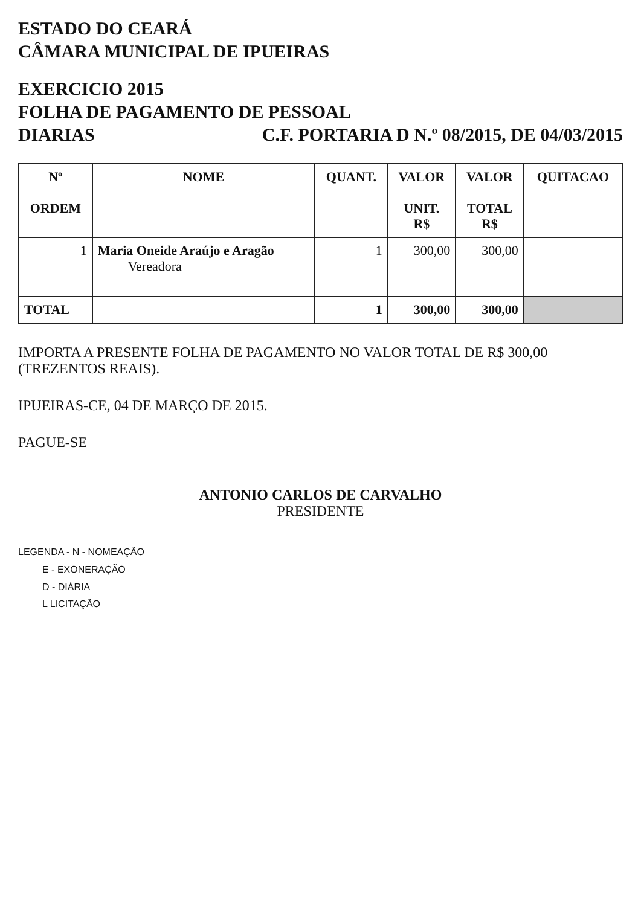ESTADO DO CEARÁ
CÂMARA MUNICIPAL DE IPUEIRAS
EXERCICIO 2015
FOLHA DE PAGAMENTO DE PESSOAL
DIARIAS C.F. PORTARIA D N.º 08/2015, DE 04/03/2015
| Nº ORDEM | NOME | QUANT. | VALOR UNIT. R$ | VALOR TOTAL R$ | QUITACAO |
| --- | --- | --- | --- | --- | --- |
| 1 | Maria Oneide Araújo e Aragão Vereadora | 1 | 300,00 | 300,00 | |
| TOTAL | | 1 | 300,00 | 300,00 | |
IMPORTA A PRESENTE FOLHA DE PAGAMENTO NO VALOR TOTAL DE R$ 300,00 (TREZENTOS REAIS).
IPUEIRAS-CE, 04 DE MARÇO DE 2015.
PAGUE-SE
ANTONIO CARLOS DE CARVALHO
PRESIDENTE
LEGENDA - N - NOMEAÇÃO
E - EXONERAÇÃO
D - DIÁRIA
L LICITAÇÃO